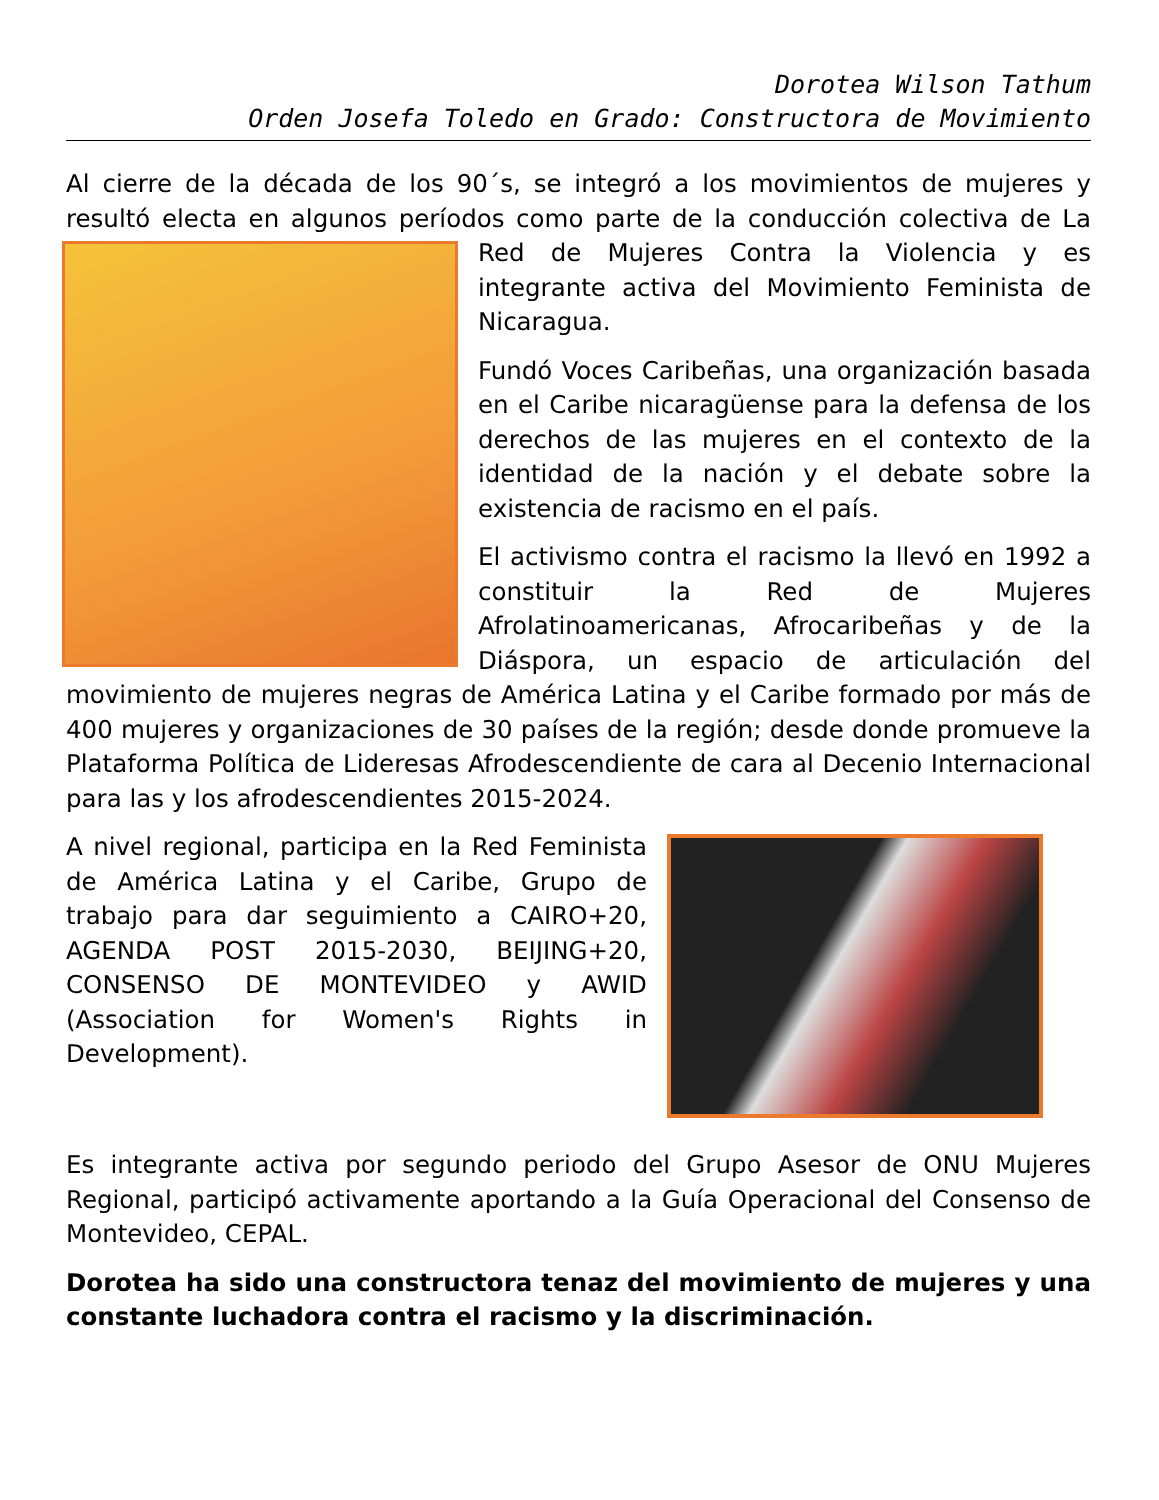Dorotea Wilson Tathum
Orden Josefa Toledo en Grado: Constructora de Movimiento
Al cierre de la década de los 90´s, se integró a los movimientos de mujeres y resultó electa en algunos períodos como parte de la conducción colectiva de La Red de Mujeres Contra la Violencia y es integrante activa del Movimiento Feminista de Nicaragua.
Fundó Voces Caribeñas, una organización basada en el Caribe nicaragüense para la defensa de los derechos de las mujeres en el contexto de la identidad de la nación y el debate sobre la existencia de racismo en el país.
El activismo contra el racismo la llevó en 1992 a constituir la Red de Mujeres Afrolatinoamericanas, Afrocaribeñas y de la Diáspora, un espacio de articulación del movimiento de mujeres negras de América Latina y el Caribe formado por más de 400 mujeres y organizaciones de 30 países de la región; desde donde promueve la Plataforma Política de Lideresas Afrodescendiente de cara al Decenio Internacional para las y los afrodescendientes 2015-2024.
A nivel regional, participa en la Red Feminista de América Latina y el Caribe, Grupo de trabajo para dar seguimiento a CAIRO+20, AGENDA POST 2015-2030, BEIJING+20, CONSENSO DE MONTEVIDEO y AWID (Association for Women's Rights in Development).
Es integrante activa por segundo periodo del Grupo Asesor de ONU Mujeres Regional, participó activamente aportando a la Guía Operacional del Consenso de Montevideo, CEPAL.
Dorotea ha sido una constructora tenaz del movimiento de mujeres y una constante luchadora contra el racismo y la discriminación.